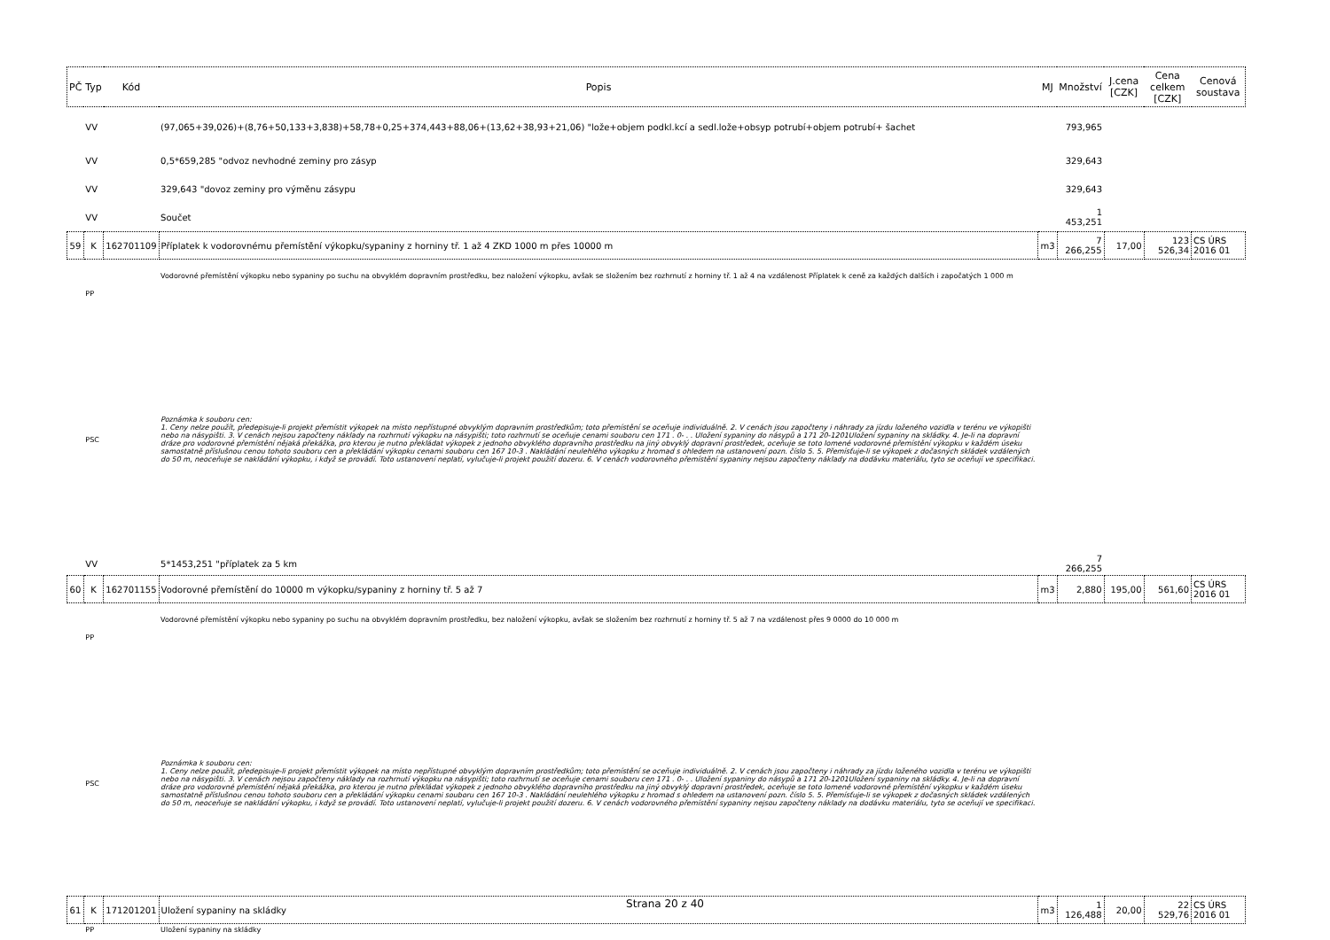| PČ | Typ | Kód | Popis | MJ | Množství | J.cena [CZK] | Cena celkem [CZK] | Cenová soustava |
| --- | --- | --- | --- | --- | --- | --- | --- | --- |
| | VV | | (97,065+39,026)+(8,76+50,133+3,838)+58,78+0,25+374,443+88,06+(13,62+38,93+21,06) "lože+objem podkl.kcí a sedl.lože+obsyp potrubí+objem potrubí+ šachet | | 793,965 | | | |
| | VV | | 0,5*659,285 "odvoz nevhodné zeminy pro zásyp | | 329,643 | | | |
| | VV | | 329,643 "dovoz zeminy pro výměnu zásypu | | 329,643 | | | |
| | VV | | Součet | | 1 453,251 | | | |
| 59 | K | 162701109 | Příplatek k vodorovnému přemístění výkopku/sypaniny z horniny tř. 1 až 4 ZKD 1000 m přes 10000 m | m3 | 7 266,255 | 17,00 | 123 526,34 | CS ÚRS 2016 01 |
| | PP | | Vodorovné přemístění výkopku nebo sypaniny po suchu na obvyklém dopravním prostředku, bez naložení výkopku, avšak se složením bez rozhrnutí z horniny tř. 1 až 4 na vzdálenost Příplatek k ceně za každých dalších i započatých 1 000 m | | | | | |
| | PSC | | Poznámka k souboru cen: 1. Ceny nelze použít, předepisuje-li projekt přemístit výkopek na místo nepřístupné obvyklým dopravním prostředkům; toto přemístění se oceňuje individuálně. 2. V cenách jsou započteny i náhrady za jízdu loženého vozidla v terénu ve výkopišti nebo na násypišti. 3. V cenách nejsou započteny náklady na rozhrnutí výkopku na násypišti; toto rozhrnutí se oceňuje cenami souboru cen 171 . 0- . . Uložení sypaniny do násypů a 171 20-1201Uložení sypaniny na skládky. 4. Je-li na dopravní dráze pro vodorovné přemístění nějaká překážka, pro kterou je nutno překládat výkopek z jednoho obvyklého dopravního prostředku na jiný obvyklý dopravní prostředek, oceňuje se toto lomené vodorovné přemístění výkopku v každém úseku samostatně příslušnou cenou tohoto souboru cen a překládání výkopku cenami souboru cen 167 10-3 . Nakládání neulehlého výkopku z hromad s ohledem na ustanovení pozn. číslo 5. 5. Přemísťuje-li se výkopek z dočasných skládek vzdálených do 50 m, neoceňuje se nakládání výkopku, i když se provádí. Toto ustanovení neplatí, vylučuje-li projekt použití dozeru. 6. V cenách vodorovného přemístění sypaniny nejsou započteny náklady na dodávku materiálu, tyto se oceňují ve specifikaci. | | | | | |
| | VV | | 5*1453,251 "příplatek za 5 km | | 7 266,255 | | | |
| 60 | K | 162701155 | Vodorovné přemístění do 10000 m výkopku/sypaniny z horniny tř. 5 až 7 | m3 | 2,880 | 195,00 | 561,60 | CS ÚRS 2016 01 |
| | PP | | Vodorovné přemístění výkopku nebo sypaniny po suchu na obvyklém dopravním prostředku, bez naložení výkopku, avšak se složením bez rozhrnutí z horniny tř. 5 až 7 na vzdálenost přes 9 0000 do 10 000 m | | | | | |
| | PSC | | Poznámka k souboru cen: 1. Ceny nelze použít, předepisuje-li projekt přemístit výkopek na místo nepřístupné obvyklým dopravním prostředkům; toto přemístění se oceňuje individuálně. 2. V cenách jsou započteny i náhrady za jízdu loženého vozidla v terénu ve výkopišti nebo na násypišti. 3. V cenách nejsou započteny náklady na rozhrnutí výkopku na násypišti; toto rozhrnutí se oceňuje cenami souboru cen 171 . 0- . . Uložení sypaniny do násypů a 171 20-1201Uložení sypaniny na skládky. 4. Je-li na dopravní dráze pro vodorovné přemístění nějaká překážka, pro kterou je nutno překládat výkopek z jednoho obvyklého dopravního prostředku na jiný obvyklý dopravní prostředek, oceňuje se toto lomené vodorovné přemístění výkopku v každém úseku samostatně příslušnou cenou tohoto souboru cen a překládání výkopku cenami souboru cen 167 10-3 . Nakládání neulehlého výkopku z hromad s ohledem na ustanovení pozn. číslo 5. 5. Přemísťuje-li se výkopek z dočasných skládek vzdálených do 50 m, neoceňuje se nakládání výkopku, i když se provádí. Toto ustanovení neplatí, vylučuje-li projekt použití dozeru. 6. V cenách vodorovného přemístění sypaniny nejsou započteny náklady na dodávku materiálu, tyto se oceňují ve specifikaci. | | | | | |
| 61 | K | 171201201 | Uložení sypaniny na skládky | m3 | 1 126,488 | 20,00 | 22 529,76 | CS ÚRS 2016 01 |
| | PP | | Uložení sypaniny na skládky | | | | | |
Strana 20 z 40